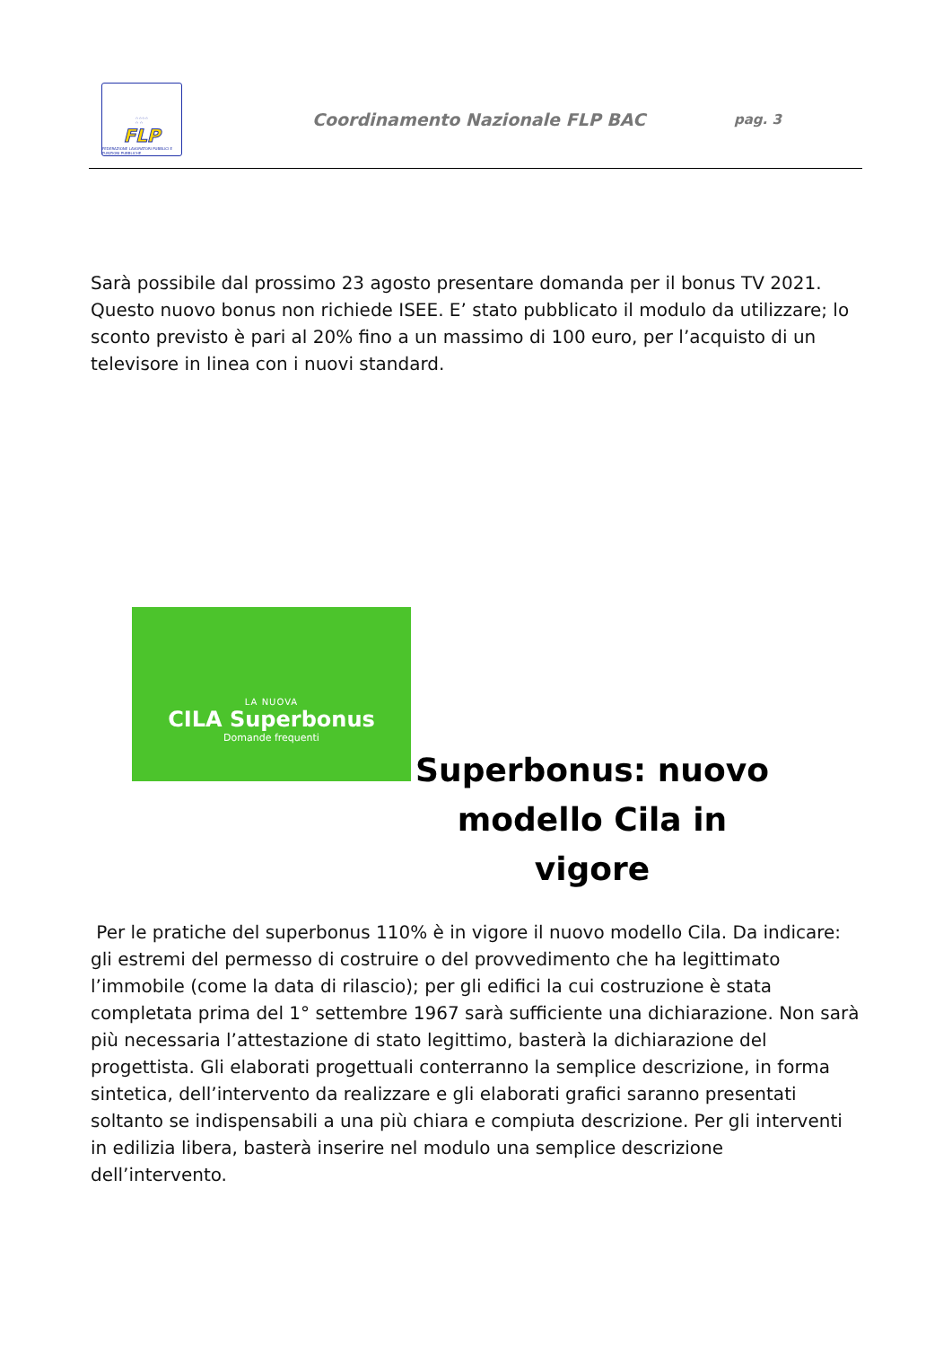☆☆☆☆
☆ ☆
FLP
FEDERAZIONE LAVORATORI PUBBLICI E FUNZIONI PUBBLICHE
Coordinamento Nazionale FLP BAC
pag. 3
Sarà possibile dal prossimo 23 agosto presentare domanda per il bonus TV 2021. Questo nuovo bonus non richiede ISEE. E’ stato pubblicato il modulo da utilizzare; lo sconto previsto è pari al 20% fino a un massimo di 100 euro, per l’acquisto di un televisore in linea con i nuovi standard.
LA NUOVA
CILA Superbonus
Domande frequenti
Superbonus: nuovo modello Cila in vigore
Per le pratiche del superbonus 110% è in vigore il nuovo modello Cila. Da indicare: gli estremi del permesso di costruire o del provvedimento che ha legittimato l’immobile (come la data di rilascio); per gli edifici la cui costruzione è stata completata prima del 1° settembre 1967 sarà sufficiente una dichiarazione. Non sarà più necessaria l’attestazione di stato legittimo, basterà la dichiarazione del progettista. Gli elaborati progettuali conterranno la semplice descrizione, in forma sintetica, dell’intervento da realizzare e gli elaborati grafici saranno presentati soltanto se indispensabili a una più chiara e compiuta descrizione. Per gli interventi in edilizia libera, basterà inserire nel modulo una semplice descrizione dell’intervento.